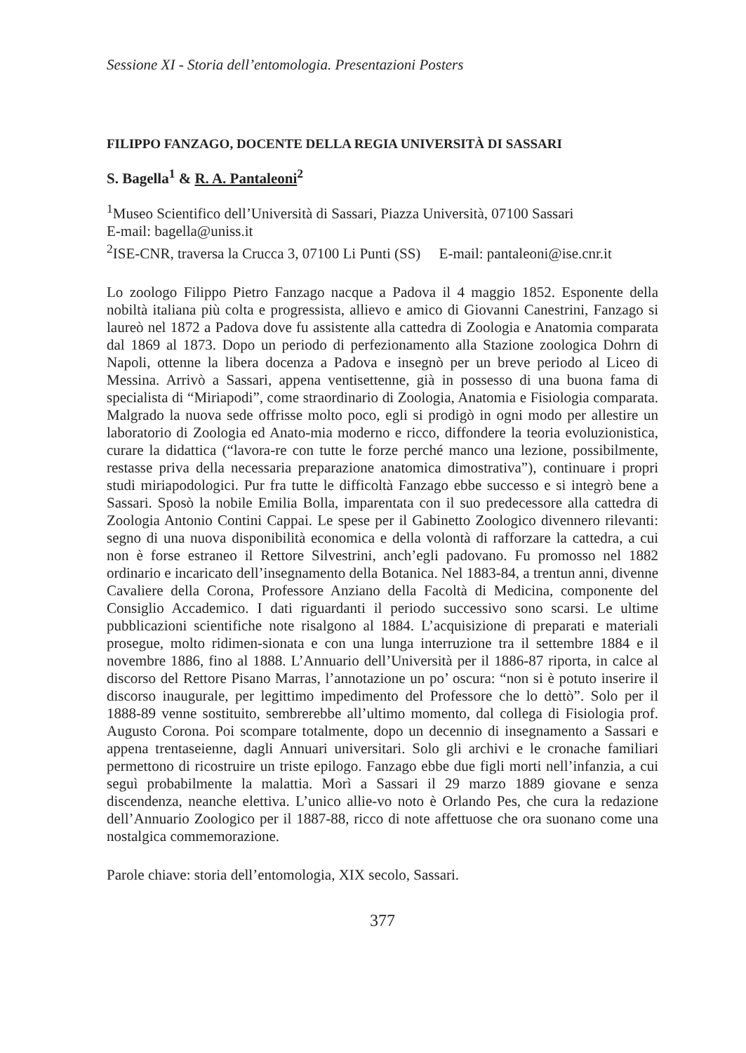Sessione XI - Storia dell’entomologia. Presentazioni Posters
FILIPPO FANZAGO, DOCENTE DELLA REGIA UNIVERSITÀ DI SASSARI
S. Bagella<sup>1</sup> & R. A. Pantaleoni<sup>2</sup>
<sup>1</sup> Museo Scientifico dell’Università di Sassari, Piazza Università, 07100 Sassari
E-mail: bagella@uniss.it
<sup>2</sup> ISE-CNR, traversa la Crucca 3, 07100 Li Punti (SS) E-mail: pantaleoni@ise.cnr.it
Lo zoologo Filippo Pietro Fanzago nacque a Padova il 4 maggio 1852. Esponente della nobiltà italiana più colta e progressista, allievo e amico di Giovanni Canestrini, Fanzago si laureò nel 1872 a Padova dove fu assistente alla cattedra di Zoologia e Anatomia comparata dal 1869 al 1873. Dopo un periodo di perfezionamento alla Stazione zoologica Dohrn di Napoli, ottenne la libera docenza a Padova e insegnò per un breve periodo al Liceo di Messina. Arrivò a Sassari, appena ventisettenne, già in possesso di una buona fama di specialista di “Miriapodi”, come straordinario di Zoologia, Anatomia e Fisiologia comparata. Malgrado la nuova sede offrisse molto poco, egli si prodigò in ogni modo per allestire un laboratorio di Zoologia ed Anato-mia moderno e ricco, diffondere la teoria evoluzionistica, curare la didattica (“lavora-re con tutte le forze perché manco una lezione, possibilmente, restasse priva della necessaria preparazione anatomica dimostrativa”), continuare i propri studi miriapodologici. Pur fra tutte le difficoltà Fanzago ebbe successo e si integrò bene a Sassari. Sposò la nobile Emilia Bolla, imparentata con il suo predecessore alla cattedra di Zoologia Antonio Contini Cappai. Le spese per il Gabinetto Zoologico divennero rilevanti: segno di una nuova disponibilità economica e della volontà di rafforzare la cattedra, a cui non è forse estraneo il Rettore Silvestrini, anch’egli padovano. Fu promosso nel 1882 ordinario e incaricato dell’insegnamento della Botanica. Nel 1883-84, a trentun anni, divenne Cavaliere della Corona, Professore Anziano della Facoltà di Medicina, componente del Consiglio Accademico. I dati riguardanti il periodo successivo sono scarsi. Le ultime pubblicazioni scientifiche note risalgono al 1884. L’acquisizione di preparati e materiali prosegue, molto ridimen-sionata e con una lunga interruzione tra il settembre 1884 e il novembre 1886, fino al 1888. L’Annuario dell’Università per il 1886-87 riporta, in calce al discorso del Rettore Pisano Marras, l’annotazione un po’ oscura: “non si è potuto inserire il discorso inaugurale, per legittimo impedimento del Professore che lo dettò”. Solo per il 1888-89 venne sostituito, sembrerebbe all’ultimo momento, dal collega di Fisiologia prof. Augusto Corona. Poi scompare totalmente, dopo un decennio di insegnamento a Sassari e appena trentaseienne, dagli Annuari universitari. Solo gli archivi e le cronache familiari permettono di ricostruire un triste epilogo. Fanzago ebbe due figli morti nell’infanzia, a cui seguì probabilmente la malattia. Morì a Sassari il 29 marzo 1889 giovane e senza discendenza, neanche elettiva. L’unico allie-vo noto è Orlando Pes, che cura la redazione dell’Annuario Zoologico per il 1887-88, ricco di note affettuose che ora suonano come una nostalgica commemorazione.
Parole chiave: storia dell’entomologia, XIX secolo, Sassari.
377